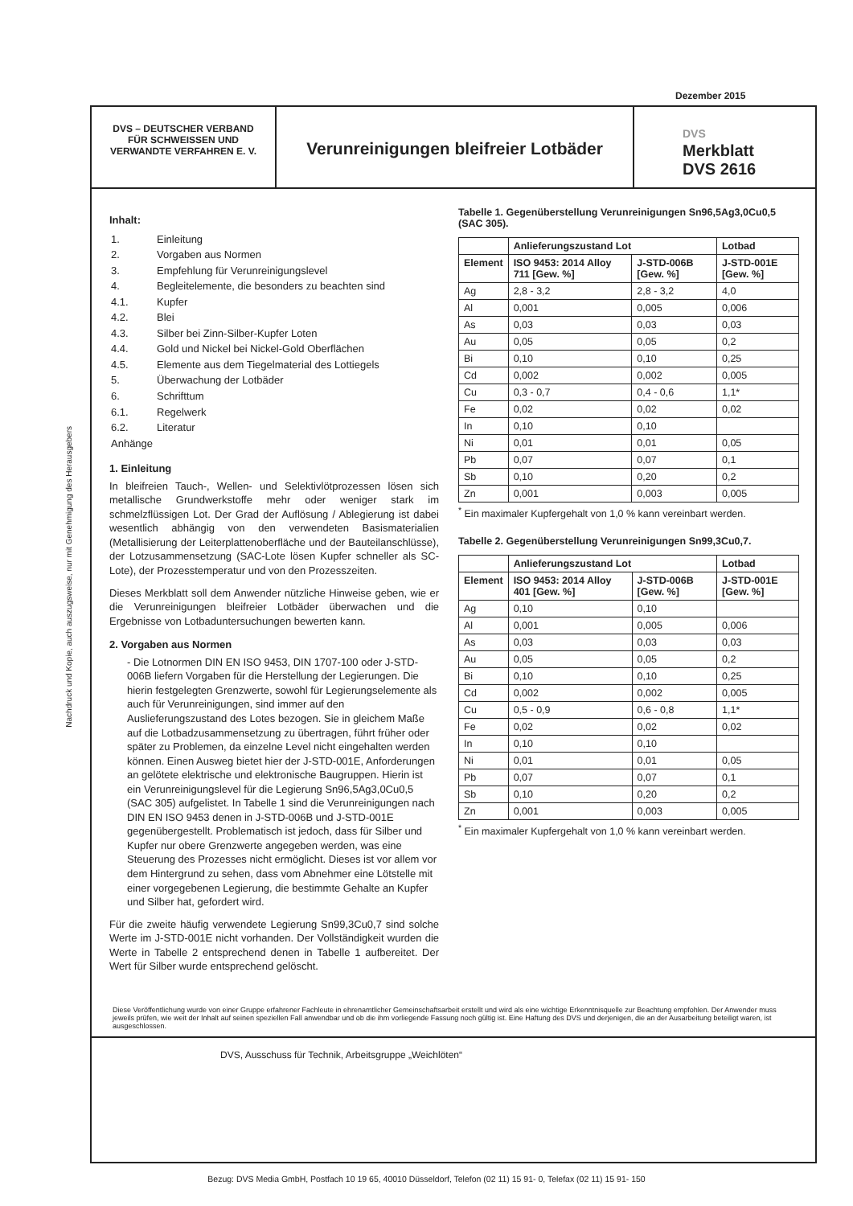Dezember 2015
Nachdruck und Kopie, auch auszugsweise, nur mit Genehmigung des Herausgebers
DVS – DEUTSCHER VERBAND
FÜR SCHWEISSEN UND
VERWANDTE VERFAHREN E. V.
Verunreinigungen bleifreier Lotbäder
DVS
Merkblatt
DVS 2616
Inhalt:
| 1. | Einleitung |
| 2. | Vorgaben aus Normen |
| 3. | Empfehlung für Verunreinigungslevel |
| 4. | Begleitelemente, die besonders zu beachten sind |
| 4.1. | Kupfer |
| 4.2. | Blei |
| 4.3. | Silber bei Zinn-Silber-Kupfer Loten |
| 4.4. | Gold und Nickel bei Nickel-Gold Oberflächen |
| 4.5. | Elemente aus dem Tiegelmaterial des Lottiegels |
| 5. | Überwachung der Lotbäder |
| 6. | Schrifttum |
| 6.1. | Regelwerk |
| 6.2. | Literatur |
| Anhänge | |
1. Einleitung
In bleifreien Tauch-, Wellen- und Selektivlötprozessen lösen sich metallische Grundwerkstoffe mehr oder weniger stark im schmelzflüssigen Lot. Der Grad der Auflösung / Ablegierung ist dabei wesentlich abhängig von den verwendeten Basismaterialien (Metallisierung der Leiterplattenoberfläche und der Bauteilanschlüsse), der Lotzusammensetzung (SAC-Lote lösen Kupfer schneller als SC-Lote), der Prozesstemperatur und von den Prozesszeiten.
Dieses Merkblatt soll dem Anwender nützliche Hinweise geben, wie er die Verunreinigungen bleifreier Lotbäder überwachen und die Ergebnisse von Lotbaduntersuchungen bewerten kann.
2. Vorgaben aus Normen
- Die Lotnormen DIN EN ISO 9453, DIN 1707-100 oder J-STD-006B liefern Vorgaben für die Herstellung der Legierungen. Die hierin festgelegten Grenzwerte, sowohl für Legierungselemente als auch für Verunreinigungen, sind immer auf den Auslieferungszustand des Lotes bezogen. Sie in gleichem Maße auf die Lotbadzusammensetzung zu übertragen, führt früher oder später zu Problemen, da einzelne Level nicht eingehalten werden können. Einen Ausweg bietet hier der J-STD-001E, Anforderungen an gelötete elektrische und elektronische Baugruppen. Hierin ist ein Verunreinigungslevel für die Legierung Sn96,5Ag3,0Cu0,5 (SAC 305) aufgelistet. In Tabelle 1 sind die Verunreinigungen nach DIN EN ISO 9453 denen in J-STD-006B und J-STD-001E gegenübergestellt. Problematisch ist jedoch, dass für Silber und Kupfer nur obere Grenzwerte angegeben werden, was eine Steuerung des Prozesses nicht ermöglicht. Dieses ist vor allem vor dem Hintergrund zu sehen, dass vom Abnehmer eine Lötstelle mit einer vorgegebenen Legierung, die bestimmte Gehalte an Kupfer und Silber hat, gefordert wird.
Für die zweite häufig verwendete Legierung Sn99,3Cu0,7 sind solche Werte im J-STD-001E nicht vorhanden. Der Vollständigkeit wurden die Werte in Tabelle 2 entsprechend denen in Tabelle 1 aufbereitet. Der Wert für Silber wurde entsprechend gelöscht.
Tabelle 1. Gegenüberstellung Verunreinigungen Sn96,5Ag3,0Cu0,5 (SAC 305).
| | Anlieferungszustand Lot | | Lotbad |
| --- | --- | --- | --- |
| Element | ISO 9453: 2014 Alloy 711 [Gew. %] | J-STD-006B [Gew. %] | J-STD-001E [Gew. %] |
| Ag | 2,8 - 3,2 | 2,8 - 3,2 | 4,0 |
| Al | 0,001 | 0,005 | 0,006 |
| As | 0,03 | 0,03 | 0,03 |
| Au | 0,05 | 0,05 | 0,2 |
| Bi | 0,10 | 0,10 | 0,25 |
| Cd | 0,002 | 0,002 | 0,005 |
| Cu | 0,3 - 0,7 | 0,4 - 0,6 | 1,1* |
| Fe | 0,02 | 0,02 | 0,02 |
| In | 0,10 | 0,10 | |
| Ni | 0,01 | 0,01 | 0,05 |
| Pb | 0,07 | 0,07 | 0,1 |
| Sb | 0,10 | 0,20 | 0,2 |
| Zn | 0,001 | 0,003 | 0,005 |
<sup>*</sup> Ein maximaler Kupfergehalt von 1,0 % kann vereinbart werden.
Tabelle 2. Gegenüberstellung Verunreinigungen Sn99,3Cu0,7.
| | Anlieferungszustand Lot | | Lotbad |
| --- | --- | --- | --- |
| Element | ISO 9453: 2014 Alloy 401 [Gew. %] | J-STD-006B [Gew. %] | J-STD-001E [Gew. %] |
| Ag | 0,10 | 0,10 | |
| Al | 0,001 | 0,005 | 0,006 |
| As | 0,03 | 0,03 | 0,03 |
| Au | 0,05 | 0,05 | 0,2 |
| Bi | 0,10 | 0,10 | 0,25 |
| Cd | 0,002 | 0,002 | 0,005 |
| Cu | 0,5 - 0,9 | 0,6 - 0,8 | 1,1* |
| Fe | 0,02 | 0,02 | 0,02 |
| In | 0,10 | 0,10 | |
| Ni | 0,01 | 0,01 | 0,05 |
| Pb | 0,07 | 0,07 | 0,1 |
| Sb | 0,10 | 0,20 | 0,2 |
| Zn | 0,001 | 0,003 | 0,005 |
<sup>*</sup> Ein maximaler Kupfergehalt von 1,0 % kann vereinbart werden.
Diese Veröffentlichung wurde von einer Gruppe erfahrener Fachleute in ehrenamtlicher Gemeinschaftsarbeit erstellt und wird als eine wichtige Erkenntnisquelle zur Beachtung empfohlen. Der Anwender muss jeweils prüfen, wie weit der Inhalt auf seinen speziellen Fall anwendbar und ob die ihm vorliegende Fassung noch gültig ist. Eine Haftung des DVS und derjenigen, die an der Ausarbeitung beteiligt waren, ist ausgeschlossen.
DVS, Ausschuss für Technik, Arbeitsgruppe „Weichlöten“
Bezug: DVS Media GmbH, Postfach 10 19 65, 40010 Düsseldorf, Telefon (02 11) 15 91- 0, Telefax (02 11) 15 91- 150